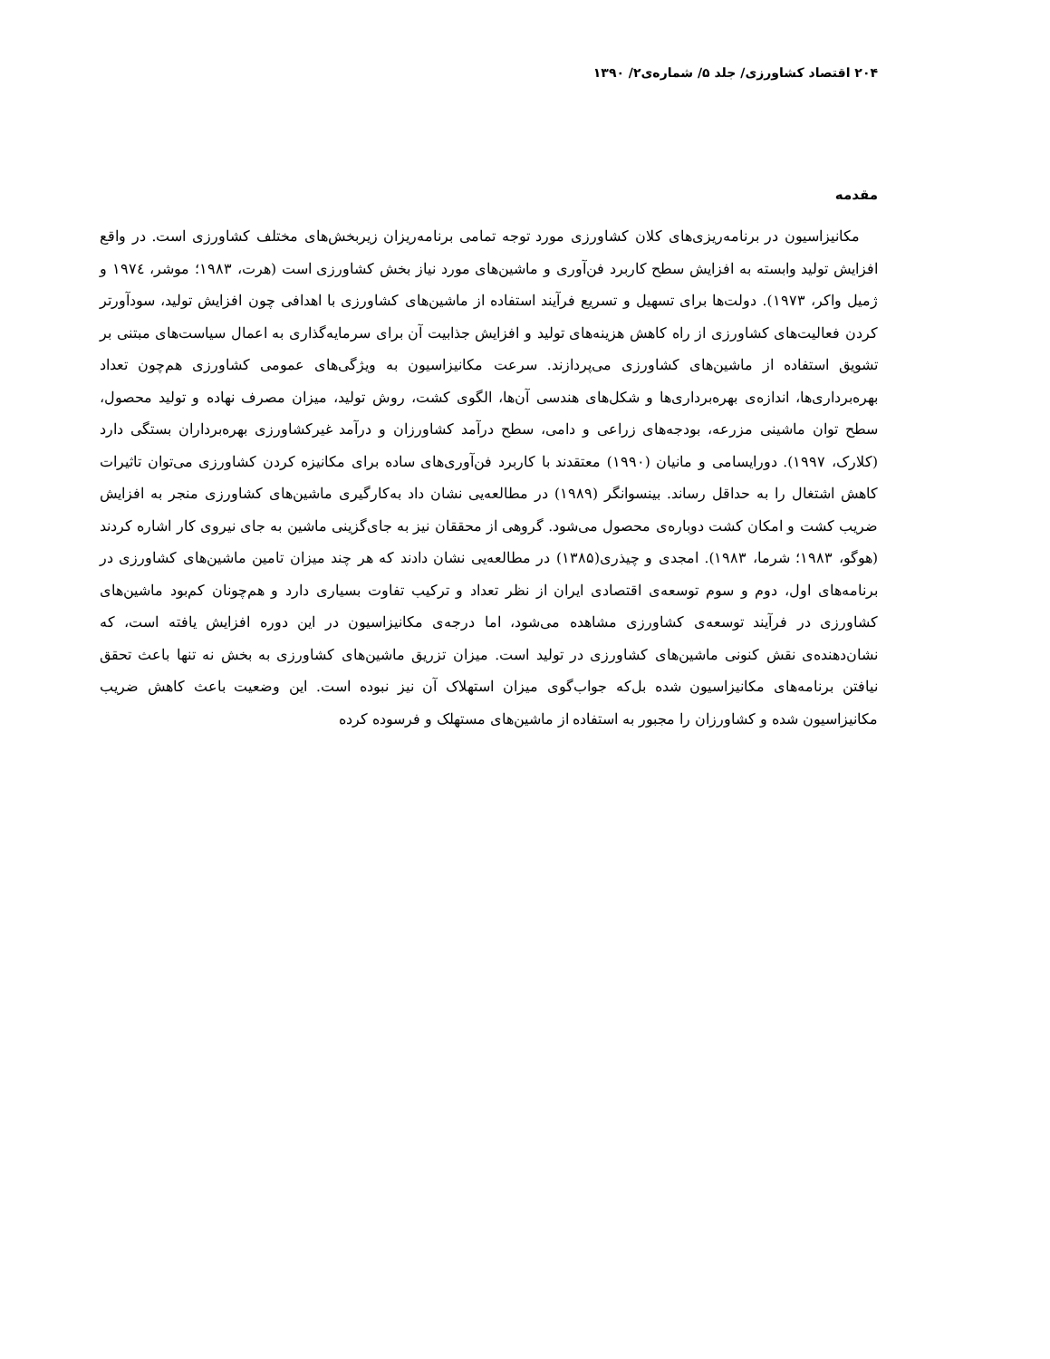۲۰۴ اقتصاد کشاورزی/ جلد ۵/ شماره‌ی۲/ ۱۳۹۰
مقدمه
مکانیزاسیون در برنامه‌ریزی‌های کلان کشاورزی مورد توجه تمامی برنامه‌ریزان زیربخش‌های مختلف کشاورزی است. در واقع افزایش تولید وابسته به افزایش سطح کاربرد فن‌آوری و ماشین‌های مورد نیاز بخش کشاورزی است (هرت، ۱۹۸۳؛ موشر، ۱۹۷٤ و ژمیل واکر، ۱۹۷۳). دولت‌ها برای تسهیل و تسریع فرآیند استفاده از ماشین‌های کشاورزی با اهدافی چون افزایش تولید، سودآورتر کردن فعالیت‌های کشاورزی از راه کاهش هزینه‌های تولید و افزایش جذابیت آن برای سرمایه‌گذاری به اعمال سیاست‌های مبتنی بر تشویق استفاده از ماشین‌های کشاورزی می‌پردازند. سرعت مکانیزاسیون به ویژگی‌های عمومی کشاورزی هم‌چون تعداد بهره‌برداری‌ها، اندازه‌ی بهره‌برداری‌ها و شکل‌های هندسی آن‌ها، الگوی کشت، روش تولید، میزان مصرف نهاده و تولید محصول، سطح توان ماشینی مزرعه، بودجه‌های زراعی و دامی، سطح درآمد کشاورزان و درآمد غیرکشاورزی بهره‌برداران بستگی دارد (کلارک، ۱۹۹۷). دورایسامی و مانیان (۱۹۹۰) معتقدند با کاربرد فن‌آوری‌های ساده برای مکانیزه کردن کشاورزی می‌توان تاثیرات کاهش اشتغال را به حداقل رساند. بینسوانگر (۱۹۸۹) در مطالعه‌یی نشان داد به‌کارگیری ماشین‌های کشاورزی منجر به افزایش ضریب کشت و امکان کشت دوباره‌ی محصول می‌شود. گروهی از محققان نیز به جای‌گزینی ماشین به جای نیروی کار اشاره کردند (هوگو، ۱۹۸۳؛ شرما، ۱۹۸۳). امجدی و چیذری(۱۳۸۵) در مطالعه‌یی نشان دادند که هر چند میزان تامین ماشین‌های کشاورزی در برنامه‌های اول، دوم و سوم توسعه‌ی اقتصادی ایران از نظر تعداد و ترکیب تفاوت بسیاری دارد و هم‌چونان کم‌بود ماشین‌های کشاورزی در فرآیند توسعه‌ی کشاورزی مشاهده می‌شود، اما درجه‌ی مکانیزاسیون در این دوره افزایش یافته است، که نشان‌دهنده‌ی نقش کنونی ماشین‌های کشاورزی در تولید است. میزان تزریق ماشین‌های کشاورزی به بخش نه تنها باعث تحقق نیافتن برنامه‌های مکانیزاسیون شده بل‌که جواب‌گوی میزان استهلاک آن نیز نبوده است. این وضعیت باعث کاهش ضریب مکانیزاسیون شده و کشاورزان را مجبور به استفاده از ماشین‌های مستهلک و فرسوده کرده